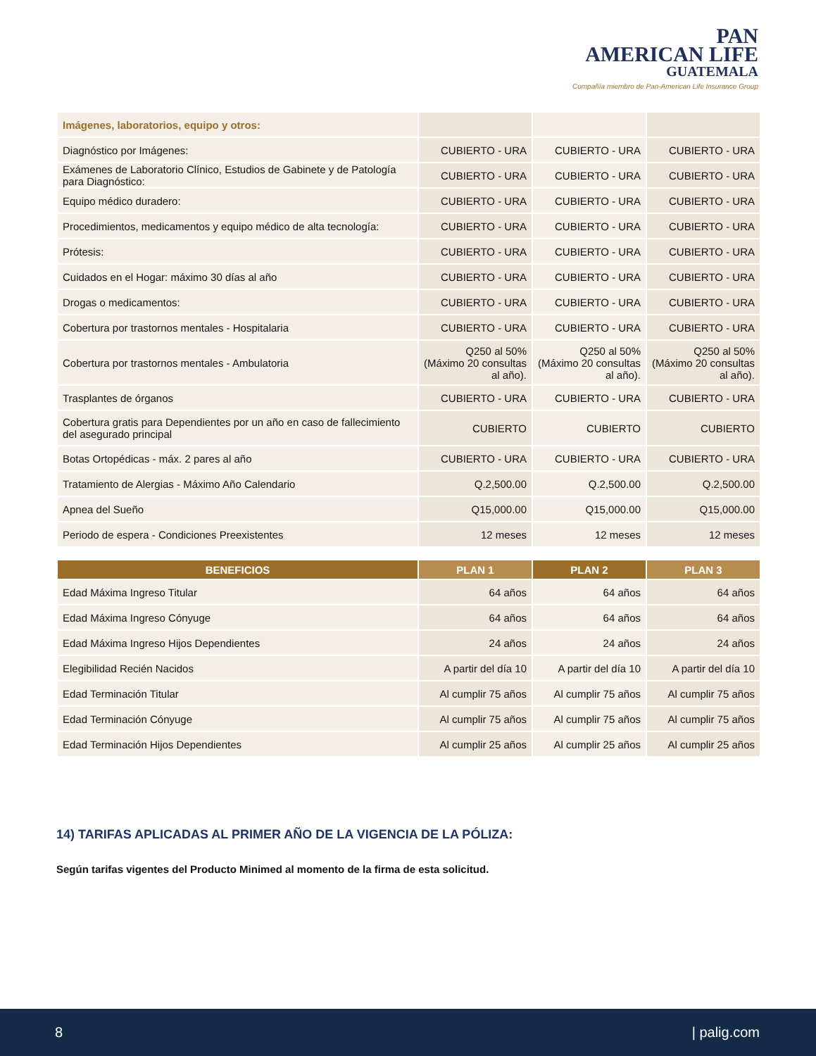PAN
AMERICAN LIFE
GUATEMALA
Compañía miembro de Pan-American Life Insurance Group
| Imágenes, laboratorios, equipo y otros: | | | |
| Diagnóstico por Imágenes: | CUBIERTO - URA | CUBIERTO - URA | CUBIERTO - URA |
| Exámenes de Laboratorio Clínico, Estudios de Gabinete y de Patología para Diagnóstico: | CUBIERTO - URA | CUBIERTO - URA | CUBIERTO - URA |
| Equipo médico duradero: | CUBIERTO - URA | CUBIERTO - URA | CUBIERTO - URA |
| Procedimientos, medicamentos y equipo médico de alta tecnología: | CUBIERTO - URA | CUBIERTO - URA | CUBIERTO - URA |
| Prótesis: | CUBIERTO - URA | CUBIERTO - URA | CUBIERTO - URA |
| Cuidados en el Hogar: máximo 30 días al año | CUBIERTO - URA | CUBIERTO - URA | CUBIERTO - URA |
| Drogas o medicamentos: | CUBIERTO - URA | CUBIERTO - URA | CUBIERTO - URA |
| Cobertura por trastornos mentales - Hospitalaria | CUBIERTO - URA | CUBIERTO - URA | CUBIERTO - URA |
| Cobertura por trastornos mentales - Ambulatoria | Q250 al 50% (Máximo 20 consultas al año). | Q250 al 50% (Máximo 20 consultas al año). | Q250 al 50% (Máximo 20 consultas al año). |
| Trasplantes de órganos | CUBIERTO - URA | CUBIERTO - URA | CUBIERTO - URA |
| Cobertura gratis para Dependientes por un año en caso de fallecimiento del asegurado principal | CUBIERTO | CUBIERTO | CUBIERTO |
| Botas Ortopédicas - máx. 2 pares al año | CUBIERTO - URA | CUBIERTO - URA | CUBIERTO - URA |
| Tratamiento de Alergias - Máximo Año Calendario | Q.2,500.00 | Q.2,500.00 | Q.2,500.00 |
| Apnea del Sueño | Q15,000.00 | Q15,000.00 | Q15,000.00 |
| Periodo de espera - Condiciones Preexistentes | 12 meses | 12 meses | 12 meses |
| BENEFICIOS | PLAN 1 | PLAN 2 | PLAN 3 |
| --- | --- | --- | --- |
| Edad Máxima Ingreso Titular | 64 años | 64 años | 64 años |
| Edad Máxima Ingreso Cónyuge | 64 años | 64 años | 64 años |
| Edad Máxima Ingreso Hijos Dependientes | 24 años | 24 años | 24 años |
| Elegibilidad Recién Nacidos | A partir del día 10 | A partir del día 10 | A partir del día 10 |
| Edad Terminación Titular | Al cumplir 75 años | Al cumplir 75 años | Al cumplir 75 años |
| Edad Terminación Cónyuge | Al cumplir 75 años | Al cumplir 75 años | Al cumplir 75 años |
| Edad Terminación Hijos Dependientes | Al cumplir 25 años | Al cumplir 25 años | Al cumplir 25 años |
14) TARIFAS APLICADAS AL PRIMER AÑO DE LA VIGENCIA DE LA PÓLIZA:
Según tarifas vigentes del Producto Minimed al momento de la firma de esta solicitud.
8 | palig.com